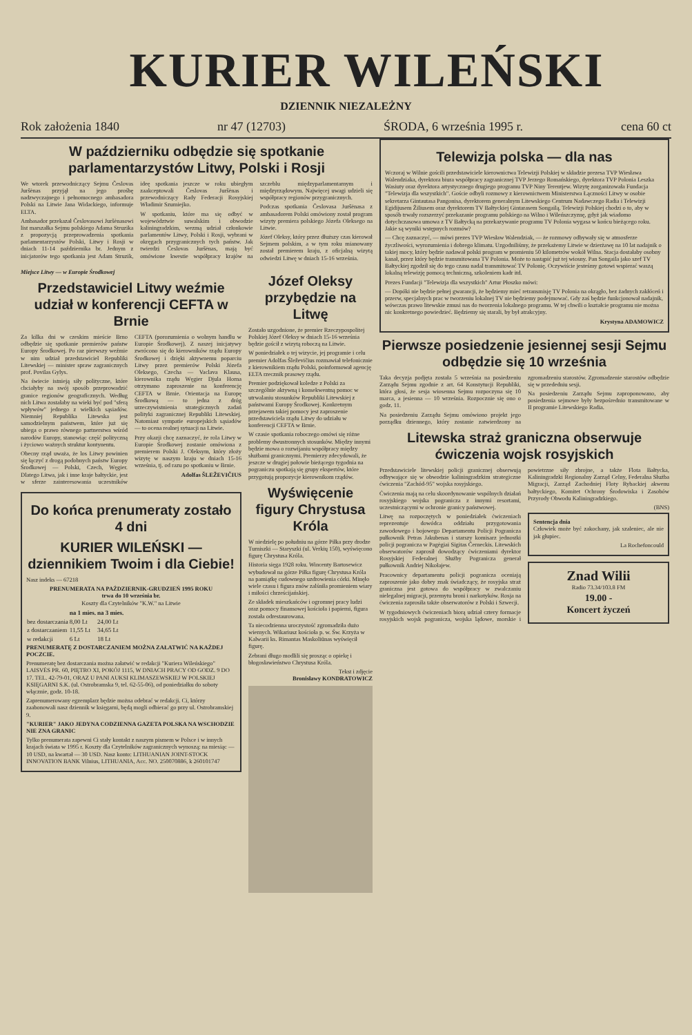KURIER WILEŃSKI
DZIENNIK NIEZALEŻNY
Rok założenia 1840 nr 47 (12703) ŚRODA, 6 września 1995 r. cena 60 ct
W październiku odbędzie się spotkanie parlamentarzystów Litwy, Polski i Rosji
We wtorek przewodniczący Sejmu Česlovas Juršėnas przyjął na jego prośbę nadzwyczajnego i pełnomocnego ambasadora Polski na Litwie Jana Widackiego, informuje ELTA.
Ambasador przekazał Česlovasowi Juršėnasowi list marszałka Sejmu polskiego Adama Struzika z propozycją przeprowadzenia spotkania parlamentarzystów Polski, Litwy i Rosji w dniach 11-14 października br. Jednym z inicjatorów tego spotkania jest Adam Struzik, ideę spotkania jeszcze w roku ubiegłym zaakceptowali Česlovas Juršėnas i przewodniczący Rady Federacji Rosyjskiej Władimir Szumiejko.
W spotkaniu, które ma się odbyć w województwie suwalskim i obwodzie kaliningradzkim, wezmą udział członkowie parlamentów Litwy, Polski i Rosji, wybrani w okręgach przygranicznych tych państw. Jak twierdzi Česlovas Juršėnas, mają być omówione kwestie współpracy krajów na szczeblu międzyparlamentarnym i międzyrządowym. Najwięcej uwagi udzieli się współpracy regionów przygranicznych.
Podczas spotkania Česlovasa Juršėnasa z ambasadorem Polski omówiony został program wizyty premiera polskiego Józefa Oleksego na Litwie.
Józef Oleksy, który przez dłuższy czas kierował Sejmem polskim, a w tym roku mianowany został premierem kraju, z oficjalną wizytą odwiedzi Litwę w dniach 15-16 września.
Miejsce Litwy — w Europie Środkowej
Przedstawiciel Litwy weźmie udział w konferencji CEFTA w Brnie
Za kilka dni w czeskim mieście Brno odbędzie się spotkanie premierów państw Europy Środkowej. Po raz pierwszy weźmie w nim udział przedstawiciel Republiki Litewskiej — minister spraw zagranicznych prof. Povilas Gylys.
Na świecie istnieją siły polityczne, które chciałyby na swój sposób przeprowadzić granice regionów geograficznych. Według nich Litwa zostałaby na wieki być pod "sferą wpływów" jednego z wielkich sąsiadów. Niemniej Republika Litewska jest samodzielnym państwem, które już się ubiega o prawo równego partnerstwa wśród narodów Europy, stanowiąc część polityczną i życiowo ważnych struktur kontynentu.
Obecny rząd uważa, że los Litwy powinien się łączyć z drogą podobnych państw Europy Środkowej — Polski, Czech, Węgier. Dlatego Litwa, jak i inne kraje bałtyckie, jest w sferze zainteresowania uczestników CEFTA (porozumienia o wolnym handlu w Europie Środkowej). Z naszej inicjatywy zwrócono się do kierowników rządu Europy Środkowej i dzięki aktywnemu poparciu Litwy przez premierów Polski Józefa Oleksego, Czecha — Vaclava Klausa, kierownika rządu Węgier Djula Horna otrzymano zaproszenie na konferencję CEFTA w Brnie. Orientacja na Europę Środkową — to jedna z dróg urzeczywistnienia strategicznych zadań polityki zagranicznej Republiki Litewskiej. Natomiast sympatie europejskich sąsiadów — to ocena realnej sytuacji na Litwie.
Przy okazji chcę zaznaczyć, że rola Litwy w Europie Środkowej zostanie omówiona z premierem Polski J. Oleksym, który złoży wizytę w naszym kraju w dniach 15-16 września, tj. od razu po spotkaniu w Brnie.
Adolfas ŠLEŽEVIČIUS
Do końca prenumeraty zostało 4 dni
KURIER WILEŃSKI — dziennikiem Twoim i dla Ciebie!
Nasz indeks — 67218
PRENUMERATA NA PAŹDZIERNIK-GRUDZIEŃ 1995 ROKU
trwa do 10 września br.
Koszty dla Czytelników "K.W." na Litwie
| | na 1 mies. | na 3 mies. |
| --- | --- | --- |
| bez dostarczania | 8,00 Lt | 24,00 Lt |
| z dostarczaniem | 11,55 Lt | 34,65 Lt |
| w redakcji | 6 Lt | 18 Lt |
PRENUMERATĘ Z DOSTARCZANIEM MOŻNA ZAŁATWIĆ NA KAŻDEJ POCZCIE.
Prenumeratę bez dostarczania można załatwić w redakcji "Kuriera Wileńskiego" LAISVĖS PR. 60, PIĘTRO XI, POKÓJ 1115, W DNIACH PRACY OD GODZ. 9 DO 17. TEL. 42-79-01, ORAZ U PANI AUKSI KLIMASZEWSKIEJ W POLSKIEJ KSIĘGARNI S.K. (ul. Ostrobramska 9, tel. 62-55-06), od poniedziałku do soboty włącznie, godz. 10-18.
Zaprenumerowany egzemplarz będzie można odebrać w redakcji. Ci, którzy zaabonowali nasz dziennik w księgarni, będą mogli odbierać go przy ul. Ostrobramskiej 9.
"KURIER" JAKO JEDYNA CODZIENNA GAZETA POLSKA NA WSCHODZIE NIE ZNA GRANIC
Tylko prenumerata zapewni Ci stały kontakt z naszym pismem w Polsce i w innych krajach świata w 1995 r. Koszty dla Czytelników zagranicznych wynoszą: na miesiąc — 10 USD, na kwartał — 30 USD. Nasz konto: LITHUANIAN JOINT-STOCK INNOVATION BANK Vilnius, LITHUANIA, Acc. NO. 250070886, k 260101747
Józef Oleksy przybędzie na Litwę
Zostało uzgodnione, że premier Rzeczypospolitej Polskiej Józef Oleksy w dniach 15-16 września będzie gościł z wizytą roboczą na Litwie.
W poniedziałek o tej wizycie, jej programie i celu premier Adolfas Šleževičius rozmawiał telefonicznie z kierownikiem rządu Polski, poinformował agencję ELTA rzecznik prasowy rządu.
Premier podziękował koledze z Polski za szczególnie aktywną i konsekwentną pomoc w utrwalaniu stosunków Republiki Litewskiej z państwami Europy Środkowej. Konkretnym przejawem takiej pomocy jest zaproszenie przedstawiciela rządu Litwy do udziału w konferencji CEFTA w Brnie.
W czasie spotkania roboczego omówi się różne problemy dwustronnych stosunków. Między innymi będzie mowa o rozwijaniu współpracy między służbami granicznymi. Premierzy zdecydowali, że jeszcze w drugiej połowie bieżącego tygodnia na pograniczu spotkają się grupy ekspertów, które przygotują propozycje kierownikom rządów.
Wyświęcenie figury Chrystusa Króla
W niedzielę po południu na górze Piłka przy drodze Turniszki — Staryszki (ul. Verkių 150), wyświęcono figurę Chrystusa Króla.
Historia sięga 1928 roku. Wincenty Bartosewicz wybudował na górze Piłka figurę Chrystusa Króla na pamiątkę cudownego uzdrowienia córki. Minęło wiele czasu i figura znów zalśniła promieniem wiary i miłości chrześcijańskiej.
Ze składek mieszkańców i ogromnej pracy ludzi oraz pomocy finansowej kościoła i papierni, figura została odrestaurowana.
Ta niecodzienna uroczystość zgromadziła dużo wiernych. Wikariusz kościoła p. w. Św. Krzyża w Kalwarii ks. Rimantas Maskoliūnas wyświęcił figurę.
Zebrani długo modlili się prosząc o opiekę i błogosławieństwo Chrystusa Króla.
Tekst i zdjęcie
Bronisławy KONDRATOWICZ
Telewizja polska — dla nas
Wczoraj w Wilnie gościli przedstawiciele kierownictwa Telewizji Polskiej w składzie prezesa TVP Wiesława Walendziaka, dyrektora biura współpracy zagranicznej TVP Jerzego Romańskiego, dyrektora TVP Polonia Leszka Wasiuty oraz dyrektora artystycznego drugiego programu TVP Niny Terentjew. Wizytę zorganizowała Fundacja "Telewizja dla wszystkich". Goście odbyli rozmowy z kierownictwem Ministerstwa Łączności Litwy w osobie sekretarza Gintautasa Pangonisa, dyrektorem generalnym Litewskiego Centrum Nadawczego Radia i Telewizji Egidijusem Žiliusem oraz dyrektorem TV Bałtyckiej Gintarasem Songailą. Telewizji Polskiej chodzi o to, aby w sposób trwały rozszerzyć przekazanie programu polskiego na Wilno i Wileńszczyznę, gdyż jak wiadomo dotychczasowa umowa z TV Bałtycką na przekazywanie programu TV Polonia wygasa w końcu bieżącego roku. Jakie są wyniki wstępnych rozmów?
— Chcę zaznaczyć, — mówi prezes TVP Wiesław Walendziak, — że rozmowy odbywały się w atmosferze życzliwości, wyrozumienia i dobrego klimatu. Uzgodniliśmy, że przekażemy Litwie w dzierżawę na 10 lat nadajnik o takiej mocy, który będzie nadawał polski program w promieniu 50 kilometrów wokół Wilna. Stacja dostałaby osobny kanał, przez który będzie transmitowana TV Polonia. Może to nastąpić już tej wiosny. Pan Songaila jako szef TV Bałtyckiej zgodził się do tego czasu nadal transmitować TV Polonię. Oczywiście jesteśmy gotowi wspierać waszą lokalną telewizję pomocą techniczną, szkoleniem kadr itd.
Prezes Fundacji "Telewizja dla wszystkich" Artur Płoszko mówi:
— Dopóki nie będzie pełnej gwarancji, że będziemy mieć retransmisję TV Polonia na okrągło, bez żadnych zakłóceń i przerw, specjalnych prac w tworzeniu lokalnej TV nie będziemy podejmować. Gdy zaś będzie funkcjonował nadajnik, wówczas prawo litewskie zmusi nas do tworzenia lokalnego programu. W tej chwili o kształcie programu nie można nic konkretnego powiedzieć. Będziemy się starali, by był atrakcyjny.
Krystyna ADAMOWICZ
Pierwsze posiedzenie jesiennej sesji Sejmu odbędzie się 10 września
Taka decyzja podjęta została 5 września na posiedzeniu Zarządu Sejmu zgodnie z art. 64 Konstytucji Republiki, która głosi, że sesja wiosenna Sejmu rozpoczyna się 10 marca, a jesienna — 10 września. Rozpocznie się ono o godz. 11.
Na posiedzeniu Zarządu Sejmu omówiono projekt jego porządku dziennego, który zostanie zatwierdzony na zgromadzeniu starostów. Zgromadzenie starostów odbędzie się w przededniu sesji.
Na posiedzeniu Zarządu Sejmu zaproponowano, aby posiedzenia sejmowe były bezpośrednio transmitowane w II programie Litewskiego Radia.
Litewska straż graniczna obserwuje ćwiczenia wojsk rosyjskich
Przedstawiciele litewskiej policji granicznej obserwują odbywające się w obwodzie kaliningradzkim strategiczne ćwiczenia "Zachód-95" wojska rosyjskiego.
Ćwiczenia mają na celu skoordynowanie wspólnych działań rosyjskiego wojska pogranicza z innymi resortami, uczestniczącymi w ochronie granicy państwowej.
Litwę na rozpoczętych w poniedziałek ćwiczeniach reprezentuje dowódca oddziału przygotowania zawodowego i bojowego Departamentu Policji Pogranicza pułkownik Petras Jakubenas i starszy komisarz jednostki policji pogranicza w Pagėgiai Sigitas Černeckis. Litewskich obserwatorów zaprosił dowodzący ćwiczeniami dyrektor Rosyjskiej Federalnej Służby Pogranicza generał pułkownik Andriej Nikołajew.
Pracownicy departamentu policji pogranicza oceniają zaproszenie jako dobry znak świadczący, że rosyjska straż graniczna jest gotowa do współpracy w zwalczaniu nielegalnej migracji, przemytu broni i narkotyków. Rosja na ćwiczenia zaprosiła także obserwatorów z Polski i Szwecji.
W tygodniowych ćwiczeniach biorą udział cztery formacje rosyjskich wojsk pogranicza, wojska lądowe, morskie i powietrzne siły zbrojne, a także Flota Bałtycka, Kaliningradzki Regionalny Zarząd Celny, Federalna Służba Migracji, Zarząd Zachodniej Floty Rybackiej akwenu bałtyckiego, Komitet Ochrony Środowiska i Zasobów Przyrody Obwodu Kaliningradzkiego.
(BNS)
Sentencja dnia
Człowiek może być zakochany, jak szaleniec, ale nie jak głupiec.
La Rochefoncould
Znad Wilii
Radio 73.34/103.8 FM
19.00 -
Koncert życzeń